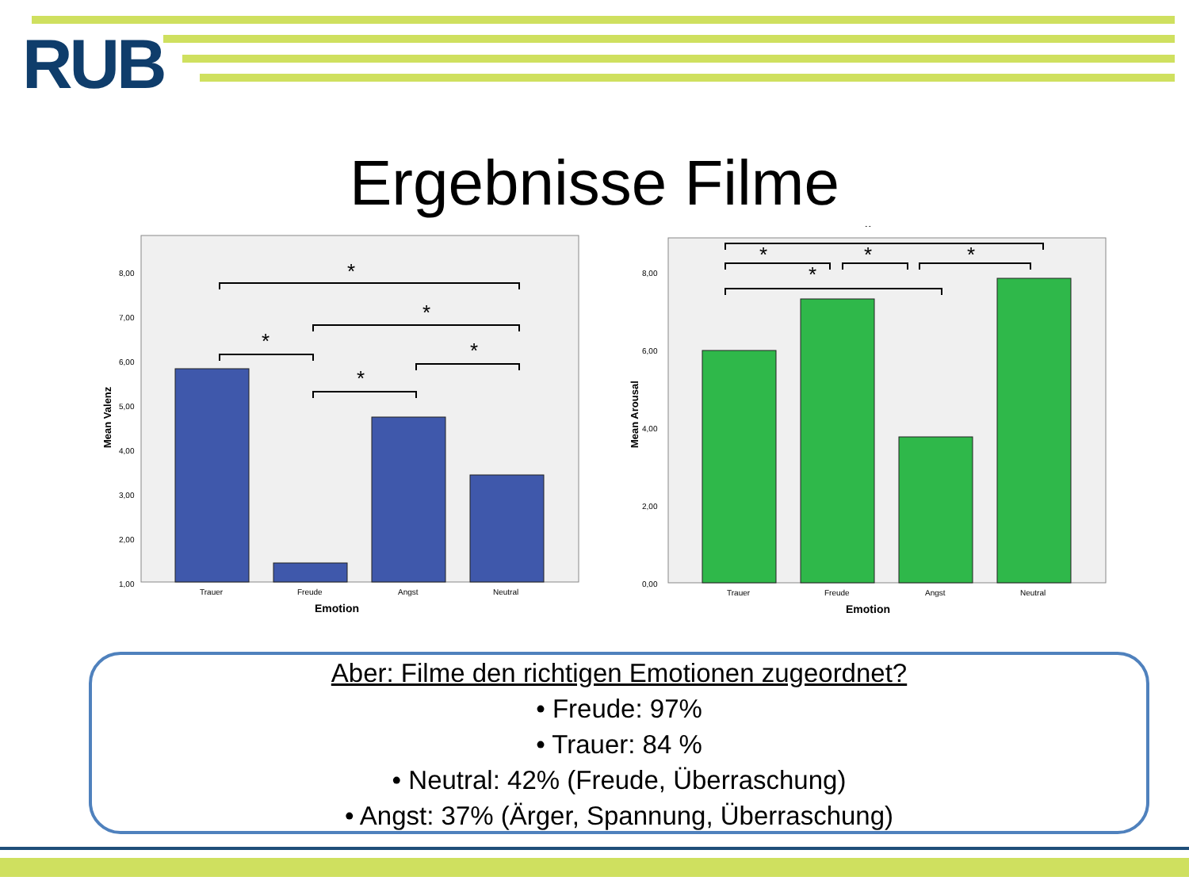RUB
Ergebnisse Filme
Mean Valenz
1,00
2,00
3,00
4,00
5,00
6,00
7,00
8,00
Trauer
Freude
Angst
Neutral
Emotion
*
*
*
*
*
Mean Arousal
0,00
2,00
4,00
6,00
8,00
Trauer
Freude
Angst
Neutral
Emotion
*
*
*
*
*
Aber: Filme den richtigen Emotionen zugeordnet?
• Freude: 97%
• Trauer: 84 %
• Neutral: 42% (Freude, Überraschung)
• Angst: 37% (Ärger, Spannung, Überraschung)